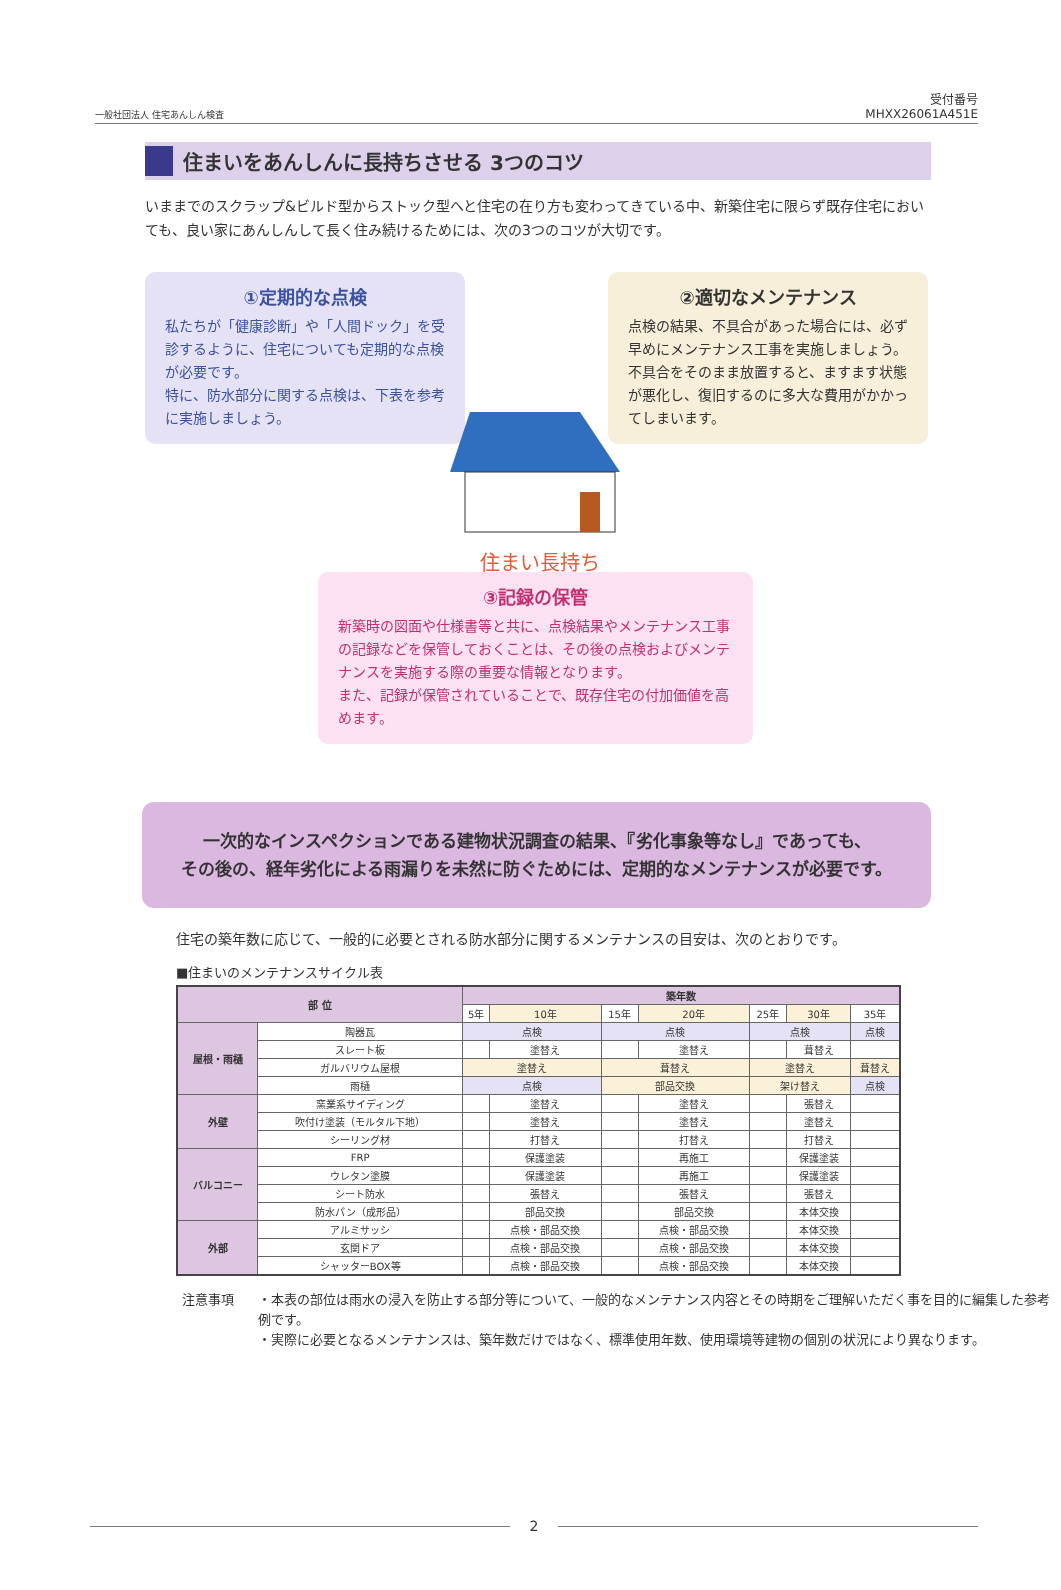一般社団法人 住宅あんしん検査
受付番号
MHXX26061A451E
住まいをあんしんに長持ちさせる 3つのコツ
いままでのスクラップ&ビルド型からストック型へと住宅の在り方も変わってきている中、新築住宅に限らず既存住宅においても、良い家にあんしんして長く住み続けるためには、次の3つのコツが大切です。
①定期的な点検
私たちが「健康診断」や「人間ドック」を受診するように、住宅についても定期的な点検が必要です。
特に、防水部分に関する点検は、下表を参考に実施しましょう。
②適切なメンテナンス
点検の結果、不具合があった場合には、必ず早めにメンテナンス工事を実施しましょう。
不具合をそのまま放置すると、ますます状態が悪化し、復旧するのに多大な費用がかかってしまいます。
住まい長持ち
③記録の保管
新築時の図面や仕様書等と共に、点検結果やメンテナンス工事の記録などを保管しておくことは、その後の点検およびメンテナンスを実施する際の重要な情報となります。
また、記録が保管されていることで、既存住宅の付加価値を高めます。
一次的なインスペクションである建物状況調査の結果、『劣化事象等なし』であっても、
その後の、経年劣化による雨漏りを未然に防ぐためには、定期的なメンテナンスが必要です。
住宅の築年数に応じて、一般的に必要とされる防水部分に関するメンテナンスの目安は、次のとおりです。
■住まいのメンテナンスサイクル表
| 部 位 | | 築年数 | | | | | | |
| --- | --- | --- | --- | --- | --- | --- | --- | --- |
| | | 5年 | 10年 | 15年 | 20年 | 25年 | 30年 | 35年 |
| 屋根・雨樋 | 陶器瓦 | 点検 | | 点検 | | 点検 | | 点検 |
| | スレート板 | | 塗替え | | 塗替え | | 葺替え | |
| | ガルバリウム屋根 | 塗替え | | 葺替え | | 塗替え | | 葺替え |
| | 雨樋 | 点検 | | 部品交換 | | 架け替え | | 点検 |
| 外壁 | 窯業系サイディング | | 塗替え | | 塗替え | | 張替え | |
| | 吹付け塗装（モルタル下地） | | 塗替え | | 塗替え | | 塗替え | |
| | シーリング材 | | 打替え | | 打替え | | 打替え | |
| バルコニー | FRP | | 保護塗装 | | 再施工 | | 保護塗装 | |
| | ウレタン塗膜 | | 保護塗装 | | 再施工 | | 保護塗装 | |
| | シート防水 | | 張替え | | 張替え | | 張替え | |
| | 防水パン（成形品） | | 部品交換 | | 部品交換 | | 本体交換 | |
| 外部 | アルミサッシ | | 点検・部品交換 | | 点検・部品交換 | | 本体交換 | |
| | 玄関ドア | | 点検・部品交換 | | 点検・部品交換 | | 本体交換 | |
| | シャッターBOX等 | | 点検・部品交換 | | 点検・部品交換 | | 本体交換 | |
注意事項 ・本表の部位は雨水の浸入を防止する部分等について、一般的なメンテナンス内容とその時期をご理解いただく事を目的に編集した参考例です。
・実際に必要となるメンテナンスは、築年数だけではなく、標準使用年数、使用環境等建物の個別の状況により異なります。
2